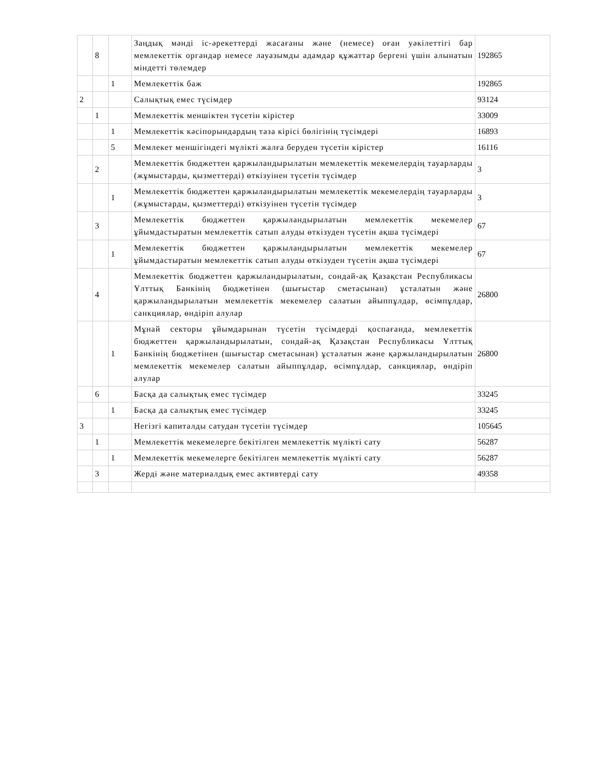| | 8 | | Заңдық мәнді іс-әрекеттерді жасағаны және (немесе) оған уәкілеттігі бар мемлекеттік органдар немесе лауазымды адамдар құжаттар бергені үшін алынатын міндетті төлемдер | 192865 |
| | | 1 | Мемлекеттік баж | 192865 |
| 2 | | | Салықтық емес түсімдер | 93124 |
| | 1 | | Мемлекеттік меншіктен түсетін кірістер | 33009 |
| | | 1 | Мемлекеттік кәсіпорындардың таза кірісі бөлігінің түсімдері | 16893 |
| | | 5 | Мемлекет меншігіндегі мүлікті жалға беруден түсетін кірістер | 16116 |
| | 2 | | Мемлекеттік бюджеттен қаржыландырылатын мемлекеттік мекемелердің тауарларды (жұмыстарды, қызметтерді) өткізуінен түсетін түсімдер | 3 |
| | | 1 | Мемлекеттік бюджеттен қаржыландырылатын мемлекеттік мекемелердің тауарларды (жұмыстарды, қызметтерді) өткізуінен түсетін түсімдер | 3 |
| | 3 | | Мемлекеттік бюджеттен қаржыландырылатын мемлекеттік мекемелер ұйымдастыратын мемлекеттік сатып алуды өткізуден түсетін ақша түсімдері | 67 |
| | | 1 | Мемлекеттік бюджеттен қаржыландырылатын мемлекеттік мекемелер ұйымдастыратын мемлекеттік сатып алуды өткізуден түсетін ақша түсімдері | 67 |
| | 4 | | Мемлекеттік бюджеттен қаржыландырылатын, сондай-ақ Қазақстан Республикасы Ұлттық Банкінің бюджетінен (шығыстар сметасынан) ұсталатын және қаржыландырылатын мемлекеттік мекемелер салатын айыппұлдар, өсімпұлдар, санкциялар, өндіріп алулар | 26800 |
| | | 1 | Мұнай секторы ұйымдарынан түсетін түсімдерді қоспағанда, мемлекеттік бюджеттен қаржыландырылатын, сондай-ақ Қазақстан Республикасы Ұлттық Банкінің бюджетінен (шығыстар сметасынан) ұсталатын және қаржыландырылатын мемлекеттік мекемелер салатын айыппұлдар, өсімпұлдар, санкциялар, өндіріп алулар | 26800 |
| | 6 | | Басқа да салықтық емес түсімдер | 33245 |
| | | 1 | Басқа да салықтық емес түсімдер | 33245 |
| 3 | | | Негізгі капиталды сатудан түсетін түсімдер | 105645 |
| | 1 | | Мемлекеттік мекемелерге бекітілген мемлекеттік мүлікті сату | 56287 |
| | | 1 | Мемлекеттік мекемелерге бекітілген мемлекеттік мүлікті сату | 56287 |
| | 3 | | Жерді және материалдық емес активтерді сату | 49358 |